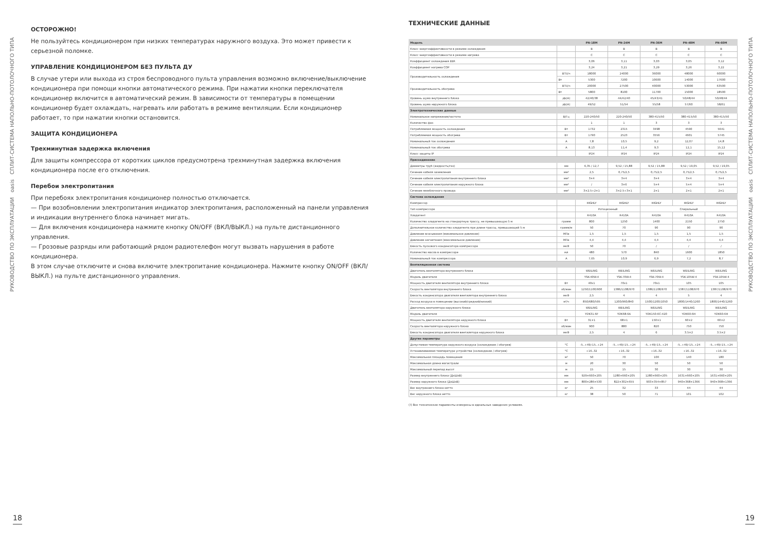РУКОВОДСТВО ПО ЭКСПЛУАТАЦИИ oasis СПЛИТ-СИСТЕМА НАПОЛЬНО-ПОТОЛОЧНОГО ТИПА
ОСТОРОЖНО!
Не пользуйтесь кондиционером при низких температурах наружного воздуха. Это может привести к серьезной поломке.
УПРАВЛЕНИЕ КОНДИЦИОНЕРОМ БЕЗ ПУЛЬТА ДУ
В случае утери или выхода из строя беспроводного пульта управления возможно включение/выключение кондиционера при помощи кнопки автоматического режима. При нажатии кнопки переключателя кондиционер включится в автоматический режим. В зависимости от температуры в помещении кондиционер будет охлаждать, нагревать или работать в режиме вентиляции. Если кондиционер работает, то при нажатии кнопки остановится.
ЗАЩИТА КОНДИЦИОНЕРА
Трехминутная задержка включения
Для защиты компрессора от коротких циклов предусмотрена трехминутная задержка включения кондиционера после его отключения.
Перебои электропитания
При перебоях электропитания кондиционер полностью отключается.
— При возобновлении электропитания индикатор электропитания, расположенный на панели управления и индикации внутреннего блока начинает мигать.
— Для включения кондиционера нажмите кнопку ON/OFF (ВКЛ/ВЫКЛ.) на пульте дистанционного управления.
— Грозовые разряды или работающий рядом радиотелефон могут вызвать нарушения в работе кондиционера.
В этом случае отключите и снова включите электропитание кондиционера. Нажмите кнопку ON/OFF (ВКЛ/ВЫКЛ.) на пульте дистанционного управления.
ТЕХНИЧЕСКИЕ ДАННЫЕ
| Модель | | PN-18M | PN-24M | PN-36M | PN-48M | PN-60M |
| --- | --- | --- | --- | --- | --- | --- |
| Класс энергоэффективности в режиме охлаждения | | B | B | B | B | B |
| Класс энергоэффективности в режиме нагрева | | C | C | C | C | C |
| Коэффициент охлаждения EER | | 3,06 | 3,11 | 3,03 | 3,05 | 3,12 |
| Коэффициент нагрева COP | | 3,24 | 3,21 | 3,29 | 3,26 | 3,22 |
| Производительность охлаждения | BTU/ч | 18000 | 24000 | 36000 | 48000 | 60000 |
| | Вт | 5300 | 7200 | 10600 | 14000 | 17600 |
| Производительность обогрева | BTU/ч | 20000 | 27500 | 40000 | 53000 | 63500 |
| | Вт | 5800 | 8100 | 11700 | 15000 | 18500 |
| Уровень шума внутреннего блока | дБ(А) | 42/40/38 | 44/42/40 | 45/43/41 | 50/48/44 | 50/48/44 |
| Уровень шума наружного блока | дБ(А) | 49/52 | 51/54 | 55/58 | 57/60 | 58/61 |
| Электротехнические данные | | | | | | |
| Номинальное напряжение/частота | В/Гц | 220-240/50 | 220-240/50 | 380-415/50 | 380-415/50 | 380-415/50 |
| Количество фаз | | 1 | 1 | 3 | 3 | 3 |
| Потребляемая мощность охлаждения | Вт | 1732 | 2315 | 3498 | 4590 | 5641 |
| Потребляемая мощность обогрева | Вт | 1790 | 2523 | 3556 | 4601 | 5745 |
| Номинальный ток охлаждения | А | 7,8 | 10,5 | 9,2 | 12,07 | 14,8 |
| Номинальный ток обогрева | А | 8,13 | 11,4 | 9,3 | 12,1 | 15,12 |
| Класс защиты IP | | IP24 | IP24 | IP24 | IP24 | IP24 |
| Присоединение | | | | | | |
| Диаметры труб (жидкость/газ) | мм | 6,35 / 12,7 | 9,52 / 15,88 | 9,52 / 15,88 | 9,52 / 19,05 | 9,52 / 19,05 |
| Сечение кабеля заземления | мм² | 2,5 | 0,75/2,5 | 0,75/2,5 | 0,75/2,5 | 0,75/2,5 |
| Сечение кабеля электропитания внутреннего блока | мм² | 3×4 | 3×4 | 3×4 | 3×4 | 3×4 |
| Сечение кабеля электропитания наружного блока | мм² | / | 3×6 | 5×4 | 5×4 | 5×4 |
| Сечение межблочного провода | мм² | 3×2.5+2×1 | 3×2.5+3×1 | 2×1 | 2×1 | 2×1 |
| Система охлаждения | | | | | | |
| Компрессор | | HIGHLY | HIGHLY | HIGHLY | HIGHLY | HIGHLY |
| Тип компрессора | | Ротационный | | Спиральный | | |
| Хладагент | | R410A | R410A | R410A | R410A | R410A |
| Количество хладагента на стандартную трассу, не превышающую 5 м | грамм | 800 | 1250 | 1400 | 2150 | 2750 |
| Дополнительное количество хладагента при длине трассы, превышающей 5 м | грамм/м | 50 | 70 | 90 | 90 | 90 |
| Давление всасывания (минимальное давление) | МПа | 1,5 | 1,5 | 1,5 | 1,5 | 1,5 |
| Давление нагнетания (максимальное давление) | МПа | 4,4 | 4,4 | 4,4 | 4,4 | 4,4 |
| Емкость пускового конденсатора компрессора | мкФ | 50 | 70 | / | / | / |
| Количество масла в компрессоре | мл | 480 | 570 | 840 | 1600 | 1850 |
| Номинальный ток компрессора | А | 7,65 | 10,9 | 6,9 | 7,2 | 8,7 |
| Вентиляционная система | | | | | | |
| Двигатель вентилятора внутреннего блока | | WEILING | WEILING | WEILING | WEILING | WEILING |
| Модель двигателя | | YSK-40W-4 | YSK-70W-4 | YSK-70W-4 | YSK-105W-4 | YSK-105W-4 |
| Мощность двигателя вентилятора внутреннего блока | Вт | 40x1 | 70x1 | 70x1 | 105 | 105 |
| Скорость вентилятора внутреннего блока | об/мин | 1250/1100/900 | 1386/1108/970 | 1386/1108/970 | 1387/1108/970 | 1387/1108/970 |
| Емкость конденсатора двигателя вентилятора внутреннего блока | мкФ | 2,5 | 4 | 4 | 5 | 4 |
| Расход воздуха в помещении (высокий/средний/низкий) | м³/ч | 850/680/595 | 1200/960/840 | 1500/1200/1050 | 1800/1440/1260 | 1800/1440/1260 |
| Двигатель вентилятора наружного блока | | WEILING | WEILING | WEILING | WEILING | WEILING |
| Модель двигателя | | YDK31-6F | YDK68-6A | YDK150-6C-420 | YDK60-6H | YDK60-6H |
| Мощность двигателя вентилятора наружного блока | Вт | 31×1 | 68×1 | 150×1 | 60×2 | 60×2 |
| Скорость вентилятора наружного блока | об/мин | 900 | 880 | 820 | 750 | 750 |
| Емкость конденсатора двигателя вентилятора наружного блока | мкФ | 2,5 | 4 | 6 | 3.5×2 | 3.5×2 |
| Другие параметры | | | | | | |
| Допустимая температура наружного воздуха (охлаждение / обогрев) | °С | -5..+49/-15..+24 | -5..+49/-15..+24 | -5..+49/-15..+24 | -5..+49/-15..+24 | -5..+49/-15..+24 |
| Устанавливаемая температура устройства (охлаждение / обогрев) | °С | +16..32 | +16..32 | +16..32 | +16..32 | +16..32 |
| Максимальная площадь помещения | м² | 50 | 70 | 100 | 140 | 180 |
| Максимальная длина магистрали | м | 20 | 30 | 50 | 50 | 50 |
| Максимальный перепад высот | м | 15 | 15 | 30 | 30 | 30 |
| Размер внутреннего блока (ДхШхВ) | мм | 929×660×205 | 1280×660×205 | 1280×660×205 | 1631×660×205 | 1631×660×205 |
| Размер наружного блока (ДхШхВ) | мм | 800×286×530 | 822×302×655 | 903×354×857 | 940×368×1366 | 940×368×1366 |
| Вес внутреннего блока нетто | кг | 25 | 32 | 33 | 44 | 44 |
| Вес наружного блока нетто | кг | 38 | 50 | 71 | 101 | 102 |
(!) Все технические параменты измерены в идеальных заводских условиях.
РУКОВОДСТВО ПО ЭКСПЛУАТАЦИИ oasis СПЛИТ-СИСТЕМА НАПОЛЬНО-ПОТОЛОЧНОГО ТИПА
18 19